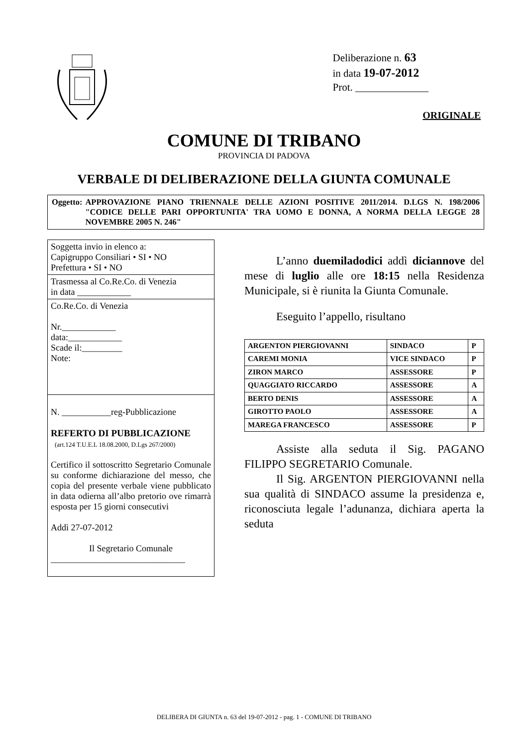Deliberazione n. 63
in data 19-07-2012
Prot. ______________
ORIGINALE
COMUNE DI TRIBANO
PROVINCIA DI PADOVA
VERBALE DI DELIBERAZIONE DELLA GIUNTA COMUNALE
Oggetto: APPROVAZIONE PIANO TRIENNALE DELLE AZIONI POSITIVE 2011/2014. D.LGS N. 198/2006 "CODICE DELLE PARI OPPORTUNITA' TRA UOMO E DONNA, A NORMA DELLA LEGGE 28 NOVEMBRE 2005 N. 246"
Soggetta invio in elenco a:
Capigruppo Consiliari • SI • NO
Prefettura • SI • NO
Trasmessa al Co.Re.Co. di Venezia
in data ____________
Co.Re.Co. di Venezia
Nr.____________
data:____________
Scade il:_________
Note:
N. ___________reg-Pubblicazione
REFERTO DI PUBBLICAZIONE
(art.124 T.U.E.L 18.08.2000, D.Lgs 267/2000)
Certifico il sottoscritto Segretario Comunale su conforme dichiarazione del messo, che copia del presente verbale viene pubblicato in data odierna all’albo pretorio ove rimarrà esposta per 15 giorni consecutivi
Addì 27-07-2012
Il Segretario Comunale
______________________________
L’anno duemiladodici addì diciannove del mese di luglio alle ore 18:15 nella Residenza Municipale, si è riunita la Giunta Comunale.
Eseguito l’appello, risultano
| ARGENTON PIERGIOVANNI | SINDACO | P |
| CAREMI MONIA | VICE SINDACO | P |
| ZIRON MARCO | ASSESSORE | P |
| QUAGGIATO RICCARDO | ASSESSORE | A |
| BERTO DENIS | ASSESSORE | A |
| GIROTTO PAOLO | ASSESSORE | A |
| MAREGA FRANCESCO | ASSESSORE | P |
Assiste alla seduta il Sig. PAGANO FILIPPO SEGRETARIO Comunale.
Il Sig. ARGENTON PIERGIOVANNI nella sua qualità di SINDACO assume la presidenza e, riconosciuta legale l’adunanza, dichiara aperta la seduta
DELIBERA DI GIUNTA n. 63 del 19-07-2012 - pag. 1 - COMUNE DI TRIBANO